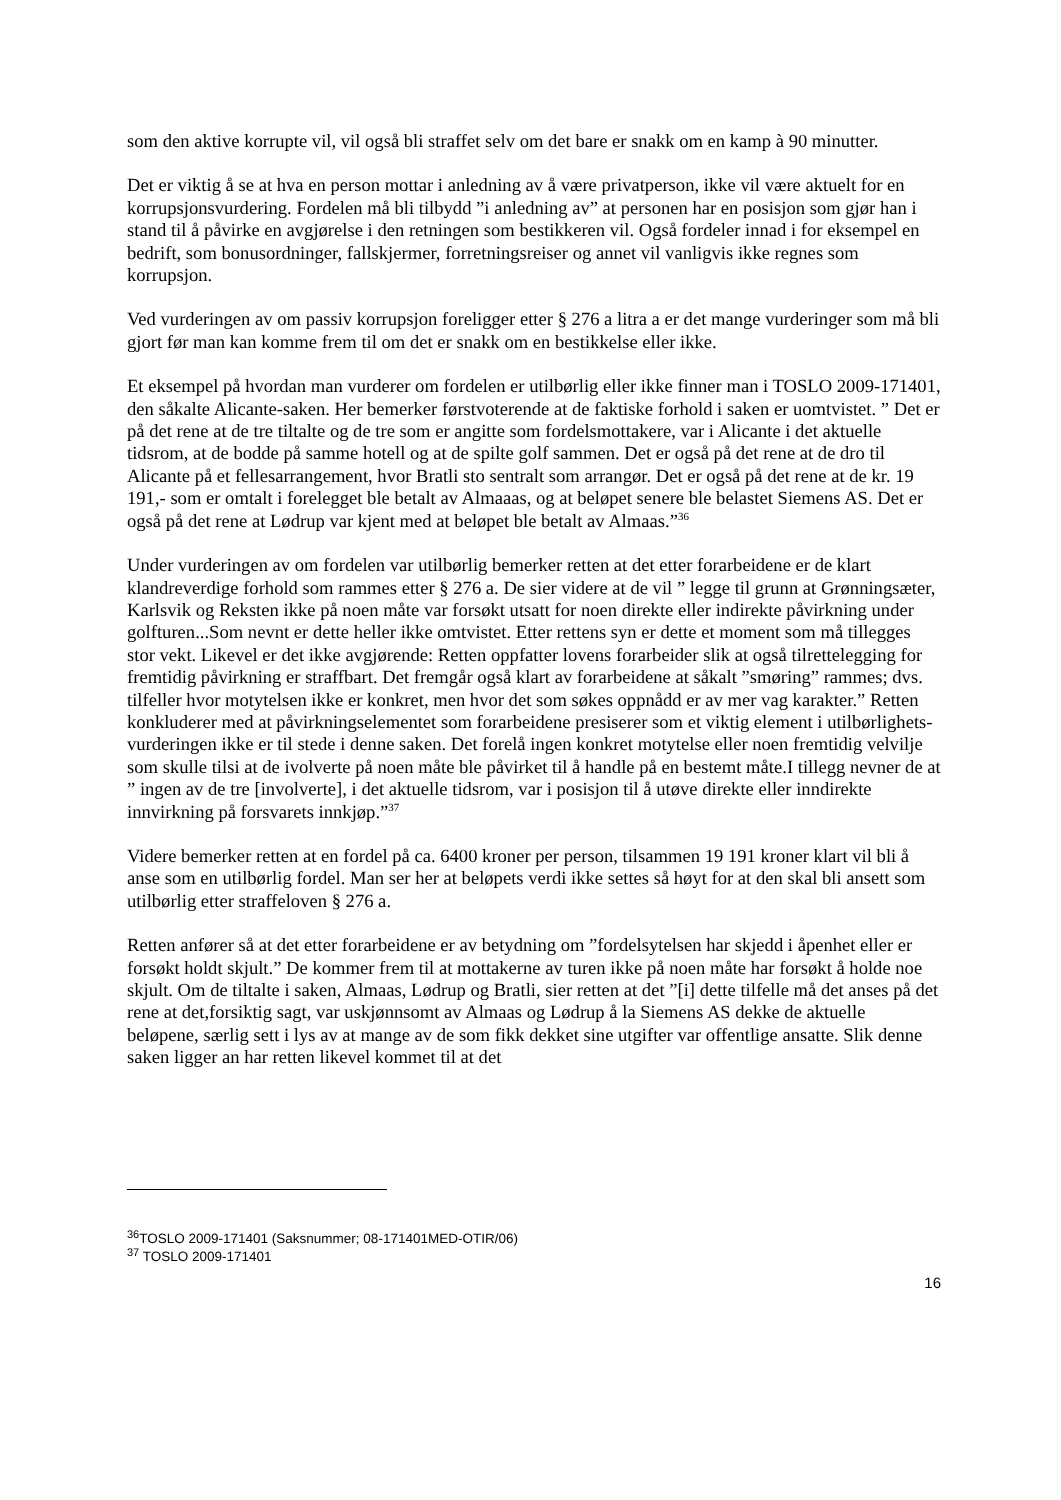som den aktive korrupte vil, vil også bli straffet selv om det bare er snakk om en kamp à 90 minutter.
Det er viktig å se at hva en person mottar i anledning av å være privatperson, ikke vil være aktuelt for en korrupsjonsvurdering. Fordelen må bli tilbydd ”i anledning av” at personen har en posisjon som gjør han i stand til å påvirke en avgjørelse i den retningen som bestikkeren vil. Også fordeler innad i for eksempel en bedrift, som bonusordninger, fallskjermer, forretningsreiser og annet vil vanligvis ikke regnes som korrupsjon.
Ved vurderingen av om passiv korrupsjon foreligger etter § 276 a litra a er det mange vurderinger som må bli gjort før man kan komme frem til om det er snakk om en bestikkelse eller ikke.
Et eksempel på hvordan man vurderer om fordelen er utilbørlig eller ikke finner man i TOSLO 2009-171401, den såkalte Alicante-saken. Her bemerker førstvoterende at de faktiske forhold i saken er uomtvistet. ” Det er på det rene at de tre tiltalte og de tre som er angitte som fordelsmottakere, var i Alicante i det aktuelle tidsrom, at de bodde på samme hotell og at de spilte golf sammen. Det er også på det rene at de dro til Alicante på et fellesarrangement, hvor Bratli sto sentralt som arrangør. Det er også på det rene at de kr. 19 191,- som er omtalt i forelegget ble betalt av Almaaas, og at beløpet senere ble belastet Siemens AS. Det er også på det rene at Lødrup var kjent med at beløpet ble betalt av Almaas.”<sup>36</sup>
Under vurderingen av om fordelen var utilbørlig bemerker retten at det etter forarbeidene er de klart klandreverdige forhold som rammes etter § 276 a. De sier videre at de vil ” legge til grunn at Grønningsæter, Karlsvik og Reksten ikke på noen måte var forsøkt utsatt for noen direkte eller indirekte påvirkning under golfturen...Som nevnt er dette heller ikke omtvistet. Etter rettens syn er dette et moment som må tillegges stor vekt. Likevel er det ikke avgjørende: Retten oppfatter lovens forarbeider slik at også tilrettelegging for fremtidig påvirkning er straffbart. Det fremgår også klart av forarbeidene at såkalt ”smøring” rammes; dvs. tilfeller hvor motytelsen ikke er konkret, men hvor det som søkes oppnådd er av mer vag karakter.” Retten konkluderer med at påvirkningselementet som forarbeidene presiserer som et viktig element i utilbørlighets-vurderingen ikke er til stede i denne saken. Det forelå ingen konkret motytelse eller noen fremtidig velvilje som skulle tilsi at de ivolverte på noen måte ble påvirket til å handle på en bestemt måte.I tillegg nevner de at ” ingen av de tre [involverte], i det aktuelle tidsrom, var i posisjon til å utøve direkte eller inndirekte innvirkning på forsvarets innkjøp.”<sup>37</sup>
Videre bemerker retten at en fordel på ca. 6400 kroner per person, tilsammen 19 191 kroner klart vil bli å anse som en utilbørlig fordel. Man ser her at beløpets verdi ikke settes så høyt for at den skal bli ansett som utilbørlig etter straffeloven § 276 a.
Retten anfører så at det etter forarbeidene er av betydning om ”fordelsytelsen har skjedd i åpenhet eller er forsøkt holdt skjult.” De kommer frem til at mottakerne av turen ikke på noen måte har forsøkt å holde noe skjult. Om de tiltalte i saken, Almaas, Lødrup og Bratli, sier retten at det ”[i] dette tilfelle må det anses på det rene at det,forsiktig sagt, var uskjønnsomt av Almaas og Lødrup å la Siemens AS dekke de aktuelle beløpene, særlig sett i lys av at mange av de som fikk dekket sine utgifter var offentlige ansatte. Slik denne saken ligger an har retten likevel kommet til at det
<sup>36</sup> TOSLO 2009-171401 (Saksnummer; 08-171401MED-OTIR/06)
<sup>37</sup> TOSLO 2009-171401
16